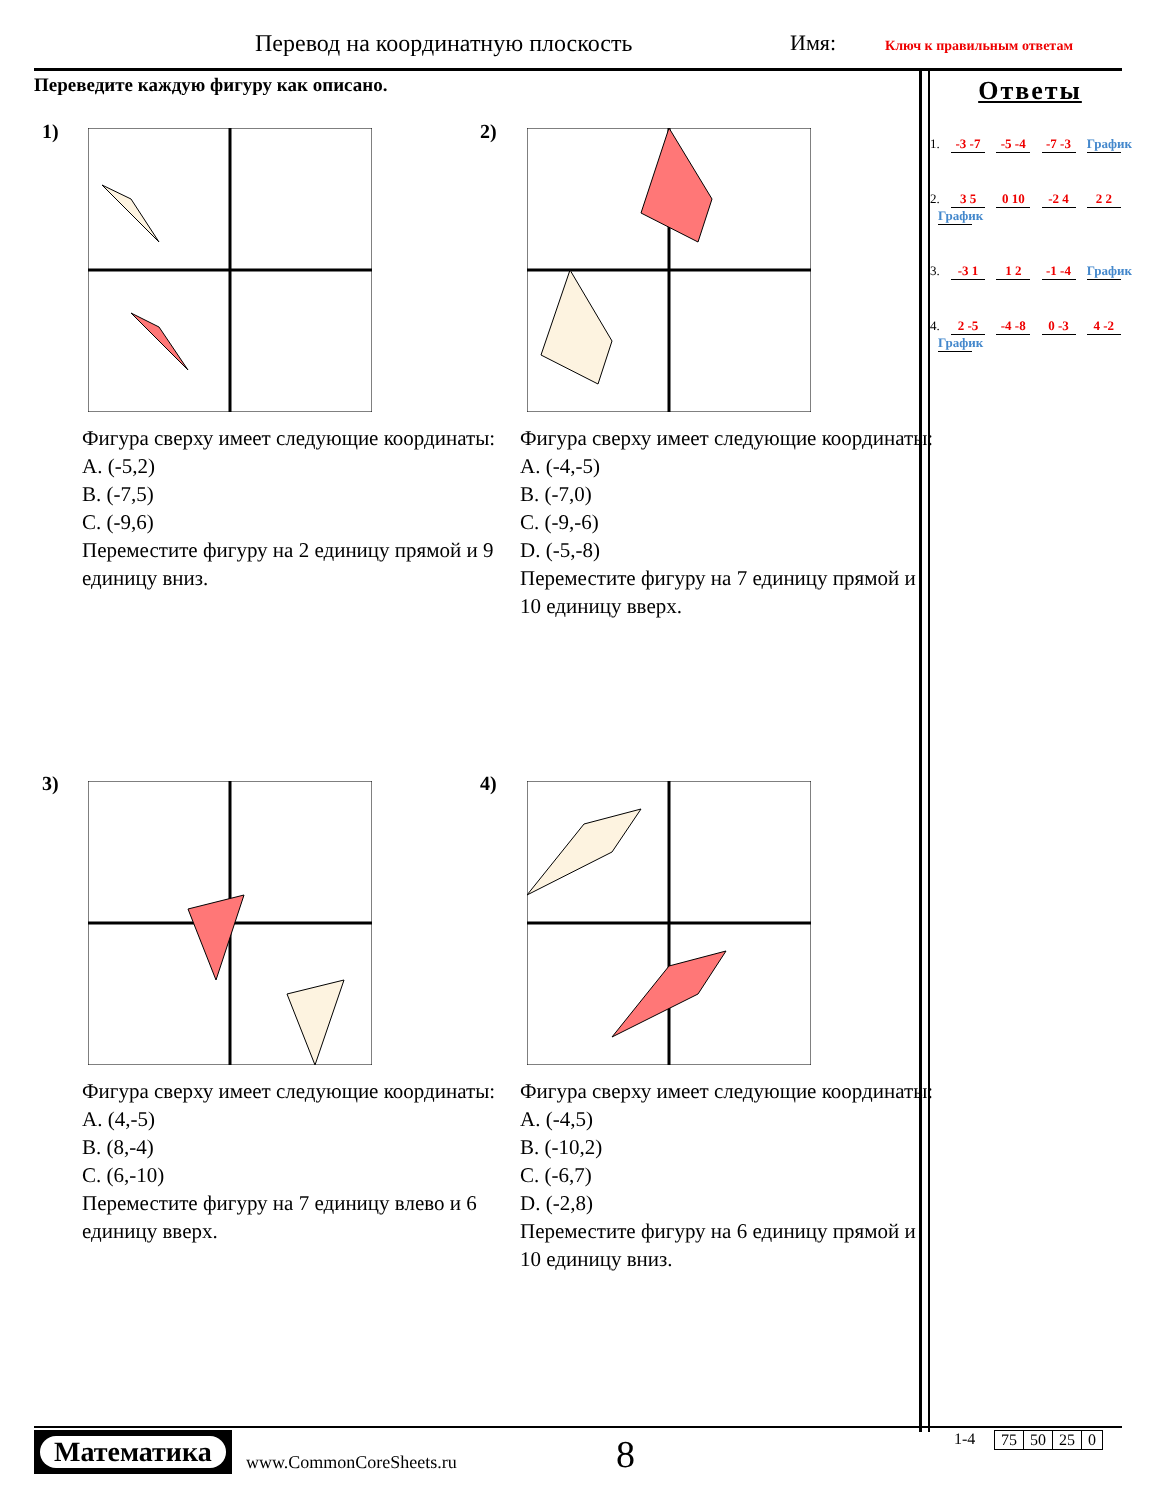Перевод на координатную плоскость
Имя: Ключ к правильным ответам
Переведите каждую фигуру как описано.
1)
Фигура сверху имеет следующие координаты:
A. (-5,2)
B. (-7,5)
C. (-9,6)
Переместите фигуру на 2 единицу прямой и 9 единицу вниз.
2)
Фигура сверху имеет следующие координаты:
A. (-4,-5)
B. (-7,0)
C. (-9,-6)
D. (-5,-8)
Переместите фигуру на 7 единицу прямой и 10 единицу вверх.
3)
Фигура сверху имеет следующие координаты:
A. (4,-5)
B. (8,-4)
C. (6,-10)
Переместите фигуру на 7 единицу влево и 6 единицу вверх.
4)
Фигура сверху имеет следующие координаты:
A. (-4,5)
B. (-10,2)
C. (-6,7)
D. (-2,8)
Переместите фигуру на 6 единицу прямой и 10 единицу вниз.
Ответы
1. -3 -7 -5 -4 -7 -3 График
2. 3 5 0 10 -2 4 2 2 График
3. -3 1 1 2 -1 -4 График
4. 2 -5 -4 -8 0 -3 4 -2 График
Математика
www.CommonCoreSheets.ru 8 1-4
| 75 | 50 | 25 | 0 |